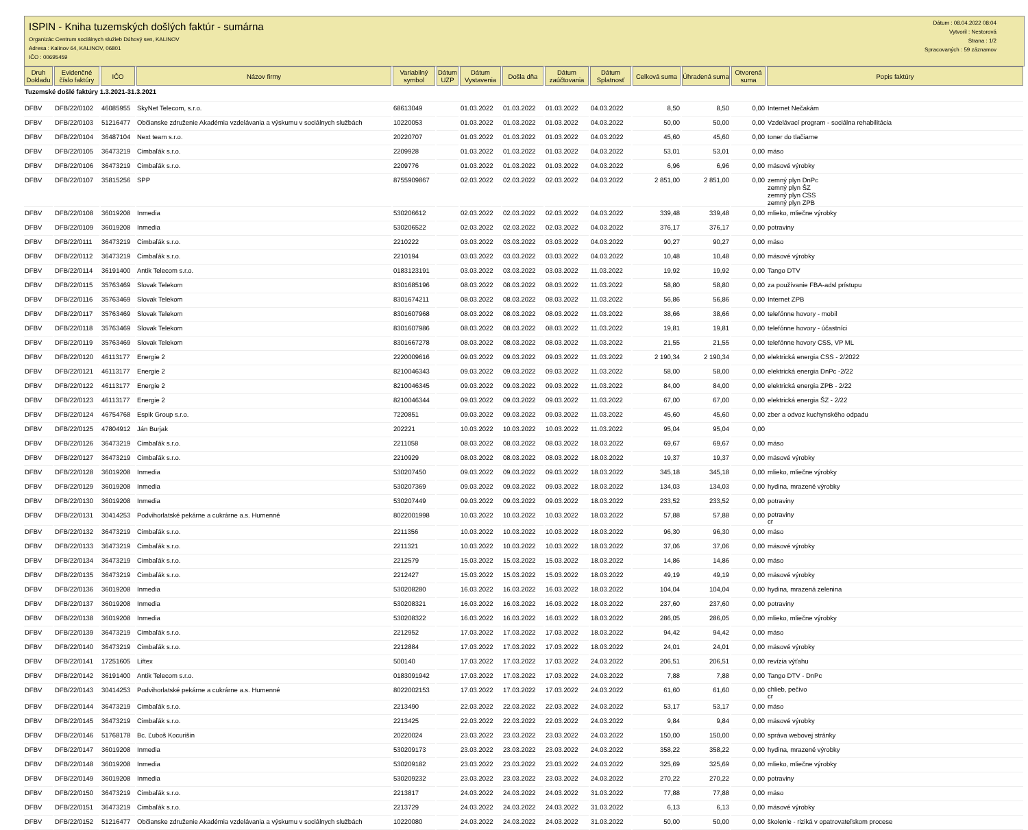ISPIN - Kniha tuzemských došlých faktúr - sumárna
Organizác Centrum sociálnych služieb Dúhový sen, KALINOV
Adresa : Kalinov 64, KALINOV, 06801
IČO : 00695459
Dátum : 08.04.2022 08:04
Vytvoril : Nestorová
Strana : 1/2
Spracovaných : 59 záznamov
| Druh Dokladu | Evidenčné číslo faktúry | IČO | Názov firmy | Variabilný symbol | Dátum UZP | Dátum Vystavenia | Došla dňa | Dátum zaúčtovania | Dátum Splatnosť | Celková suma | Úhradená suma | Otvorená suma | Popis faktúry |
| --- | --- | --- | --- | --- | --- | --- | --- | --- | --- | --- | --- | --- | --- |
| Tuzemské došlé faktúry 1.3.2021-31.3.2021 | | | | | | | | | | | | | |
| DFBV | DFB/22/0102 | 46085955 | SkyNet Telecom, s.r.o. | 68613049 | | 01.03.2022 | 01.03.2022 | 01.03.2022 | 04.03.2022 | 8,50 | 8,50 | 0,00 | Internet Nečakám |
| DFBV | DFB/22/0103 | 51216477 | Občianske združenie Akadémia vzdelávania a výskumu v sociálnych službách | 10220053 | | 01.03.2022 | 01.03.2022 | 01.03.2022 | 04.03.2022 | 50,00 | 50,00 | 0,00 | Vzdelávací program - sociálna rehabilitácia |
| DFBV | DFB/22/0104 | 36487104 | Next team s.r.o. | 20220707 | | 01.03.2022 | 01.03.2022 | 01.03.2022 | 04.03.2022 | 45,60 | 45,60 | 0,00 | toner do tlačiarne |
| DFBV | DFB/22/0105 | 36473219 | Cimbaľák s.r.o. | 2209928 | | 01.03.2022 | 01.03.2022 | 01.03.2022 | 04.03.2022 | 53,01 | 53,01 | 0,00 | mäso |
| DFBV | DFB/22/0106 | 36473219 | Cimbaľák s.r.o. | 2209776 | | 01.03.2022 | 01.03.2022 | 01.03.2022 | 04.03.2022 | 6,96 | 6,96 | 0,00 | mäsové výrobky |
| DFBV | DFB/22/0107 | 35815256 | SPP | 8755909867 | | 02.03.2022 | 02.03.2022 | 02.03.2022 | 04.03.2022 | 2 851,00 | 2 851,00 | 0,00 | zemný plyn DnPc zemný plyn ŠZ zemný plyn CSS zemný plyn ZPB |
| DFBV | DFB/22/0108 | 36019208 | Inmedia | 530206612 | | 02.03.2022 | 02.03.2022 | 02.03.2022 | 04.03.2022 | 339,48 | 339,48 | 0,00 | mlieko, mliečne výrobky |
| DFBV | DFB/22/0109 | 36019208 | Inmedia | 530206522 | | 02.03.2022 | 02.03.2022 | 02.03.2022 | 04.03.2022 | 376,17 | 376,17 | 0,00 | potraviny |
| DFBV | DFB/22/0111 | 36473219 | Cimbaľák s.r.o. | 2210222 | | 03.03.2022 | 03.03.2022 | 03.03.2022 | 04.03.2022 | 90,27 | 90,27 | 0,00 | mäso |
| DFBV | DFB/22/0112 | 36473219 | Cimbaľák s.r.o. | 2210194 | | 03.03.2022 | 03.03.2022 | 03.03.2022 | 04.03.2022 | 10,48 | 10,48 | 0,00 | mäsové výrobky |
| DFBV | DFB/22/0114 | 36191400 | Antik Telecom s.r.o. | 0183123191 | | 03.03.2022 | 03.03.2022 | 03.03.2022 | 11.03.2022 | 19,92 | 19,92 | 0,00 | Tango DTV |
| DFBV | DFB/22/0115 | 35763469 | Slovak Telekom | 8301685196 | | 08.03.2022 | 08.03.2022 | 08.03.2022 | 11.03.2022 | 58,80 | 58,80 | 0,00 | za používanie FBA-adsl prístupu |
| DFBV | DFB/22/0116 | 35763469 | Slovak Telekom | 8301674211 | | 08.03.2022 | 08.03.2022 | 08.03.2022 | 11.03.2022 | 56,86 | 56,86 | 0,00 | Internet ZPB |
| DFBV | DFB/22/0117 | 35763469 | Slovak Telekom | 8301607968 | | 08.03.2022 | 08.03.2022 | 08.03.2022 | 11.03.2022 | 38,66 | 38,66 | 0,00 | telefónne hovory - mobil |
| DFBV | DFB/22/0118 | 35763469 | Slovak Telekom | 8301607986 | | 08.03.2022 | 08.03.2022 | 08.03.2022 | 11.03.2022 | 19,81 | 19,81 | 0,00 | telefónne hovory - účastníci |
| DFBV | DFB/22/0119 | 35763469 | Slovak Telekom | 8301667278 | | 08.03.2022 | 08.03.2022 | 08.03.2022 | 11.03.2022 | 21,55 | 21,55 | 0,00 | telefónne hovory CSS, VP ML |
| DFBV | DFB/22/0120 | 46113177 | Energie 2 | 2220009616 | | 09.03.2022 | 09.03.2022 | 09.03.2022 | 11.03.2022 | 2 190,34 | 2 190,34 | 0,00 | elektrická energia CSS - 2/2022 |
| DFBV | DFB/22/0121 | 46113177 | Energie 2 | 8210046343 | | 09.03.2022 | 09.03.2022 | 09.03.2022 | 11.03.2022 | 58,00 | 58,00 | 0,00 | elektrická energia DnPc -2/22 |
| DFBV | DFB/22/0122 | 46113177 | Energie 2 | 8210046345 | | 09.03.2022 | 09.03.2022 | 09.03.2022 | 11.03.2022 | 84,00 | 84,00 | 0,00 | elektrická energia ZPB - 2/22 |
| DFBV | DFB/22/0123 | 46113177 | Energie 2 | 8210046344 | | 09.03.2022 | 09.03.2022 | 09.03.2022 | 11.03.2022 | 67,00 | 67,00 | 0,00 | elektrická energia ŠZ - 2/22 |
| DFBV | DFB/22/0124 | 46754768 | Espik Group s.r.o. | 7220851 | | 09.03.2022 | 09.03.2022 | 09.03.2022 | 11.03.2022 | 45,60 | 45,60 | 0,00 | zber a odvoz kuchynského odpadu |
| DFBV | DFB/22/0125 | 47804912 | Ján Burjak | 202221 | | 10.03.2022 | 10.03.2022 | 10.03.2022 | 11.03.2022 | 95,04 | 95,04 | 0,00 | |
| DFBV | DFB/22/0126 | 36473219 | Cimbaľák s.r.o. | 2211058 | | 08.03.2022 | 08.03.2022 | 08.03.2022 | 18.03.2022 | 69,67 | 69,67 | 0,00 | mäso |
| DFBV | DFB/22/0127 | 36473219 | Cimbaľák s.r.o. | 2210929 | | 08.03.2022 | 08.03.2022 | 08.03.2022 | 18.03.2022 | 19,37 | 19,37 | 0,00 | mäsové výrobky |
| DFBV | DFB/22/0128 | 36019208 | Inmedia | 530207450 | | 09.03.2022 | 09.03.2022 | 09.03.2022 | 18.03.2022 | 345,18 | 345,18 | 0,00 | mlieko, mliečne výrobky |
| DFBV | DFB/22/0129 | 36019208 | Inmedia | 530207369 | | 09.03.2022 | 09.03.2022 | 09.03.2022 | 18.03.2022 | 134,03 | 134,03 | 0,00 | hydina, mrazené výrobky |
| DFBV | DFB/22/0130 | 36019208 | Inmedia | 530207449 | | 09.03.2022 | 09.03.2022 | 09.03.2022 | 18.03.2022 | 233,52 | 233,52 | 0,00 | potraviny |
| DFBV | DFB/22/0131 | 30414253 | Podvihorlatské pekárne a cukrárne a.s. Humenné | 8022001998 | | 10.03.2022 | 10.03.2022 | 10.03.2022 | 18.03.2022 | 57,88 | 57,88 | 0,00 | potraviny cr |
| DFBV | DFB/22/0132 | 36473219 | Cimbaľák s.r.o. | 2211356 | | 10.03.2022 | 10.03.2022 | 10.03.2022 | 18.03.2022 | 96,30 | 96,30 | 0,00 | mäso |
| DFBV | DFB/22/0133 | 36473219 | Cimbaľák s.r.o. | 2211321 | | 10.03.2022 | 10.03.2022 | 10.03.2022 | 18.03.2022 | 37,06 | 37,06 | 0,00 | mäsové výrobky |
| DFBV | DFB/22/0134 | 36473219 | Cimbaľák s.r.o. | 2212579 | | 15.03.2022 | 15.03.2022 | 15.03.2022 | 18.03.2022 | 14,86 | 14,86 | 0,00 | mäso |
| DFBV | DFB/22/0135 | 36473219 | Cimbaľák s.r.o. | 2212427 | | 15.03.2022 | 15.03.2022 | 15.03.2022 | 18.03.2022 | 49,19 | 49,19 | 0,00 | mäsové výrobky |
| DFBV | DFB/22/0136 | 36019208 | Inmedia | 530208280 | | 16.03.2022 | 16.03.2022 | 16.03.2022 | 18.03.2022 | 104,04 | 104,04 | 0,00 | hydina, mrazená zelenina |
| DFBV | DFB/22/0137 | 36019208 | Inmedia | 530208321 | | 16.03.2022 | 16.03.2022 | 16.03.2022 | 18.03.2022 | 237,60 | 237,60 | 0,00 | potraviny |
| DFBV | DFB/22/0138 | 36019208 | Inmedia | 530208322 | | 16.03.2022 | 16.03.2022 | 16.03.2022 | 18.03.2022 | 286,05 | 286,05 | 0,00 | mlieko, mliečne výrobky |
| DFBV | DFB/22/0139 | 36473219 | Cimbaľák s.r.o. | 2212952 | | 17.03.2022 | 17.03.2022 | 17.03.2022 | 18.03.2022 | 94,42 | 94,42 | 0,00 | mäso |
| DFBV | DFB/22/0140 | 36473219 | Cimbaľák s.r.o. | 2212884 | | 17.03.2022 | 17.03.2022 | 17.03.2022 | 18.03.2022 | 24,01 | 24,01 | 0,00 | mäsové výrobky |
| DFBV | DFB/22/0141 | 17251605 | Liftex | 500140 | | 17.03.2022 | 17.03.2022 | 17.03.2022 | 24.03.2022 | 206,51 | 206,51 | 0,00 | revízia výťahu |
| DFBV | DFB/22/0142 | 36191400 | Antik Telecom s.r.o. | 0183091942 | | 17.03.2022 | 17.03.2022 | 17.03.2022 | 24.03.2022 | 7,88 | 7,88 | 0,00 | Tango DTV - DnPc |
| DFBV | DFB/22/0143 | 30414253 | Podvihorlatské pekárne a cukrárne a.s. Humenné | 8022002153 | | 17.03.2022 | 17.03.2022 | 17.03.2022 | 24.03.2022 | 61,60 | 61,60 | 0,00 | chlieb, pečivo cr |
| DFBV | DFB/22/0144 | 36473219 | Cimbaľák s.r.o. | 2213490 | | 22.03.2022 | 22.03.2022 | 22.03.2022 | 24.03.2022 | 53,17 | 53,17 | 0,00 | mäso |
| DFBV | DFB/22/0145 | 36473219 | Cimbaľák s.r.o. | 2213425 | | 22.03.2022 | 22.03.2022 | 22.03.2022 | 24.03.2022 | 9,84 | 9,84 | 0,00 | mäsové výrobky |
| DFBV | DFB/22/0146 | 51768178 | Bc. Ľuboš Kocurišin | 20220024 | | 23.03.2022 | 23.03.2022 | 23.03.2022 | 24.03.2022 | 150,00 | 150,00 | 0,00 | správa webovej stránky |
| DFBV | DFB/22/0147 | 36019208 | Inmedia | 530209173 | | 23.03.2022 | 23.03.2022 | 23.03.2022 | 24.03.2022 | 358,22 | 358,22 | 0,00 | hydina, mrazené výrobky |
| DFBV | DFB/22/0148 | 36019208 | Inmedia | 530209182 | | 23.03.2022 | 23.03.2022 | 23.03.2022 | 24.03.2022 | 325,69 | 325,69 | 0,00 | mlieko, mliečne výrobky |
| DFBV | DFB/22/0149 | 36019208 | Inmedia | 530209232 | | 23.03.2022 | 23.03.2022 | 23.03.2022 | 24.03.2022 | 270,22 | 270,22 | 0,00 | potraviny |
| DFBV | DFB/22/0150 | 36473219 | Cimbaľák s.r.o. | 2213817 | | 24.03.2022 | 24.03.2022 | 24.03.2022 | 31.03.2022 | 77,88 | 77,88 | 0,00 | mäso |
| DFBV | DFB/22/0151 | 36473219 | Cimbaľák s.r.o. | 2213729 | | 24.03.2022 | 24.03.2022 | 24.03.2022 | 31.03.2022 | 6,13 | 6,13 | 0,00 | mäsové výrobky |
| DFBV | DFB/22/0152 | 51216477 | Občianske združenie Akadémia vzdelávania a výskumu v sociálnych službách | 10220080 | | 24.03.2022 | 24.03.2022 | 24.03.2022 | 31.03.2022 | 50,00 | 50,00 | 0,00 | školenie - riziká v opatrovateľskom procese |